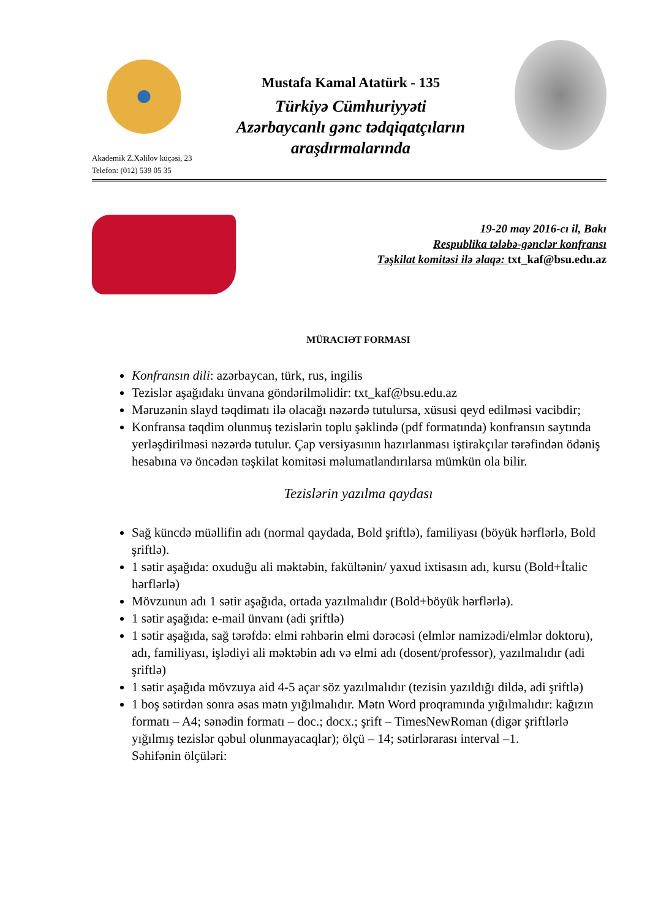Mustafa Kamal Atatürk - 135
Türkiyə Cümhuriyyəti
Azərbaycanlı gənc tədqiqatçıların
araşdırmalarında
Akademik Z.Xəlilov küçəsi, 23
Telefon: (012) 539 05 35
19-20 may 2016-cı il, Bakı
Respublika tələbə-gənclər konfransı
Təşkilat komitəsi ilə əlaqə: txt_kaf@bsu.edu.az
MÜRACIƏT FORMASI
Konfransın dili: azərbaycan, türk, rus, ingilis
Tezislər aşağıdakı ünvana göndərilməlidir: txt_kaf@bsu.edu.az
Məruzənin slayd təqdimatı ilə olacağı nəzərdə tutulursa, xüsusi qeyd edilməsi vacibdir;
Konfransa təqdim olunmuş tezislərin toplu şəklində (pdf formatında) konfransın saytında yerləşdirilməsi nəzərdə tutulur. Çap versiyasının hazırlanması iştirakçılar tərəfindən ödəniş hesabına və öncədən təşkilat komitəsi məlumatlandırılarsa mümkün ola bilir.
Tezislərin yazılma qaydası
Sağ küncdə müəllifin adı (normal qaydada, Bold şriftlə), familiyası (böyük hərflərlə, Bold şriftlə).
1 sətir aşağıda: oxuduğu ali məktəbin, fakültənin/ yaxud ixtisasın adı, kursu (Bold+İtalic hərflərlə)
Mövzunun adı 1 sətir aşağıda, ortada yazılmalıdır (Bold+böyük hərflərlə).
1 sətir aşağıda: e-mail ünvanı (adi şriftlə)
1 sətir aşağıda, sağ tərəfdə: elmi rəhbərin elmi dərəcəsi (elmlər namizədi/elmlər doktoru), adı, familiyası, işlədiyi ali məktəbin adı və elmi adı (dosent/professor), yazılmalıdır (adi şriftlə)
1 sətir aşağıda mövzuya aid 4-5 açar söz yazılmalıdır (tezisin yazıldığı dildə, adi şriftlə)
1 boş sətirdən sonra əsas mətn yığılmalıdır. Mətn Word proqramında yığılmalıdır: kağızın formatı – A4; sənədin formatı – doc.; docx.; şrift – TimesNewRoman (digər şriftlərlə yığılmış tezislər qəbul olunmayacaqlar); ölçü – 14; sətirlərarası interval –1.
Səhifənin ölçüləri: